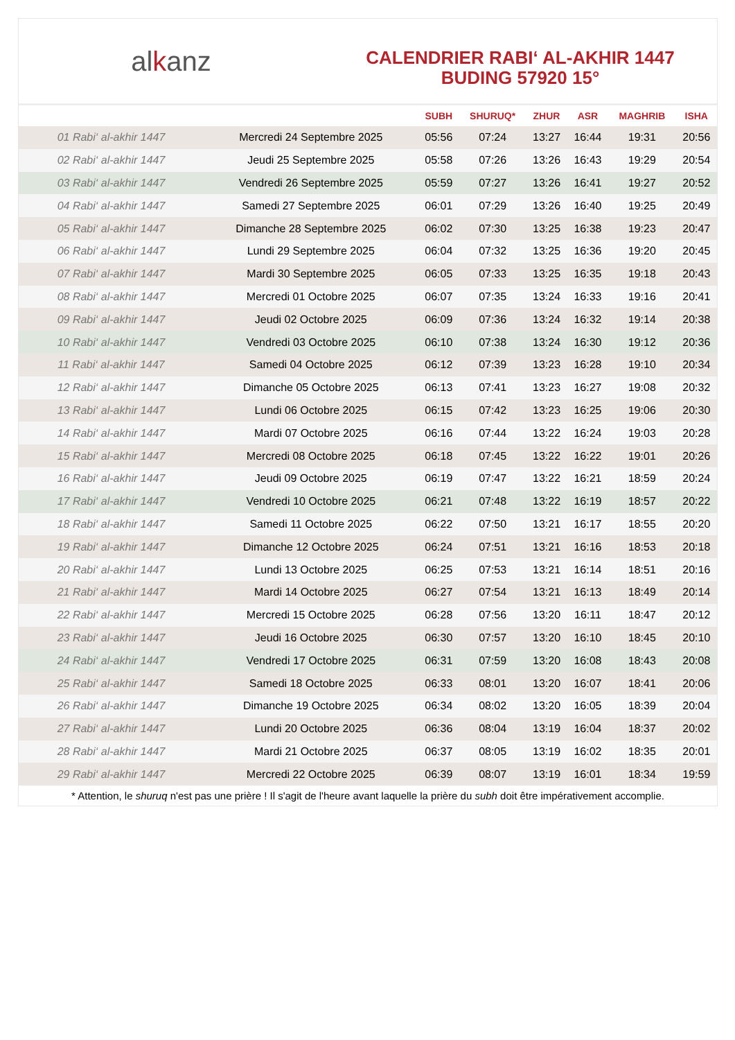al k anz
CALENDRIER RABI‘ AL-AKHIR 1447
BUDING 57920 15°
| | | SUBH | SHURUQ* | ZHUR | ASR | MAGHRIB | ISHA |
| --- | --- | --- | --- | --- | --- | --- | --- |
| 01 Rabi‘ al-akhir 1447 | Mercredi 24 Septembre 2025 | 05:56 | 07:24 | 13:27 | 16:44 | 19:31 | 20:56 |
| 02 Rabi‘ al-akhir 1447 | Jeudi 25 Septembre 2025 | 05:58 | 07:26 | 13:26 | 16:43 | 19:29 | 20:54 |
| 03 Rabi‘ al-akhir 1447 | Vendredi 26 Septembre 2025 | 05:59 | 07:27 | 13:26 | 16:41 | 19:27 | 20:52 |
| 04 Rabi‘ al-akhir 1447 | Samedi 27 Septembre 2025 | 06:01 | 07:29 | 13:26 | 16:40 | 19:25 | 20:49 |
| 05 Rabi‘ al-akhir 1447 | Dimanche 28 Septembre 2025 | 06:02 | 07:30 | 13:25 | 16:38 | 19:23 | 20:47 |
| 06 Rabi‘ al-akhir 1447 | Lundi 29 Septembre 2025 | 06:04 | 07:32 | 13:25 | 16:36 | 19:20 | 20:45 |
| 07 Rabi‘ al-akhir 1447 | Mardi 30 Septembre 2025 | 06:05 | 07:33 | 13:25 | 16:35 | 19:18 | 20:43 |
| 08 Rabi‘ al-akhir 1447 | Mercredi 01 Octobre 2025 | 06:07 | 07:35 | 13:24 | 16:33 | 19:16 | 20:41 |
| 09 Rabi‘ al-akhir 1447 | Jeudi 02 Octobre 2025 | 06:09 | 07:36 | 13:24 | 16:32 | 19:14 | 20:38 |
| 10 Rabi‘ al-akhir 1447 | Vendredi 03 Octobre 2025 | 06:10 | 07:38 | 13:24 | 16:30 | 19:12 | 20:36 |
| 11 Rabi‘ al-akhir 1447 | Samedi 04 Octobre 2025 | 06:12 | 07:39 | 13:23 | 16:28 | 19:10 | 20:34 |
| 12 Rabi‘ al-akhir 1447 | Dimanche 05 Octobre 2025 | 06:13 | 07:41 | 13:23 | 16:27 | 19:08 | 20:32 |
| 13 Rabi‘ al-akhir 1447 | Lundi 06 Octobre 2025 | 06:15 | 07:42 | 13:23 | 16:25 | 19:06 | 20:30 |
| 14 Rabi‘ al-akhir 1447 | Mardi 07 Octobre 2025 | 06:16 | 07:44 | 13:22 | 16:24 | 19:03 | 20:28 |
| 15 Rabi‘ al-akhir 1447 | Mercredi 08 Octobre 2025 | 06:18 | 07:45 | 13:22 | 16:22 | 19:01 | 20:26 |
| 16 Rabi‘ al-akhir 1447 | Jeudi 09 Octobre 2025 | 06:19 | 07:47 | 13:22 | 16:21 | 18:59 | 20:24 |
| 17 Rabi‘ al-akhir 1447 | Vendredi 10 Octobre 2025 | 06:21 | 07:48 | 13:22 | 16:19 | 18:57 | 20:22 |
| 18 Rabi‘ al-akhir 1447 | Samedi 11 Octobre 2025 | 06:22 | 07:50 | 13:21 | 16:17 | 18:55 | 20:20 |
| 19 Rabi‘ al-akhir 1447 | Dimanche 12 Octobre 2025 | 06:24 | 07:51 | 13:21 | 16:16 | 18:53 | 20:18 |
| 20 Rabi‘ al-akhir 1447 | Lundi 13 Octobre 2025 | 06:25 | 07:53 | 13:21 | 16:14 | 18:51 | 20:16 |
| 21 Rabi‘ al-akhir 1447 | Mardi 14 Octobre 2025 | 06:27 | 07:54 | 13:21 | 16:13 | 18:49 | 20:14 |
| 22 Rabi‘ al-akhir 1447 | Mercredi 15 Octobre 2025 | 06:28 | 07:56 | 13:20 | 16:11 | 18:47 | 20:12 |
| 23 Rabi‘ al-akhir 1447 | Jeudi 16 Octobre 2025 | 06:30 | 07:57 | 13:20 | 16:10 | 18:45 | 20:10 |
| 24 Rabi‘ al-akhir 1447 | Vendredi 17 Octobre 2025 | 06:31 | 07:59 | 13:20 | 16:08 | 18:43 | 20:08 |
| 25 Rabi‘ al-akhir 1447 | Samedi 18 Octobre 2025 | 06:33 | 08:01 | 13:20 | 16:07 | 18:41 | 20:06 |
| 26 Rabi‘ al-akhir 1447 | Dimanche 19 Octobre 2025 | 06:34 | 08:02 | 13:20 | 16:05 | 18:39 | 20:04 |
| 27 Rabi‘ al-akhir 1447 | Lundi 20 Octobre 2025 | 06:36 | 08:04 | 13:19 | 16:04 | 18:37 | 20:02 |
| 28 Rabi‘ al-akhir 1447 | Mardi 21 Octobre 2025 | 06:37 | 08:05 | 13:19 | 16:02 | 18:35 | 20:01 |
| 29 Rabi‘ al-akhir 1447 | Mercredi 22 Octobre 2025 | 06:39 | 08:07 | 13:19 | 16:01 | 18:34 | 19:59 |
* Attention, le shuruq n'est pas une prière ! Il s'agit de l'heure avant laquelle la prière du subh doit être impérativement accomplie.